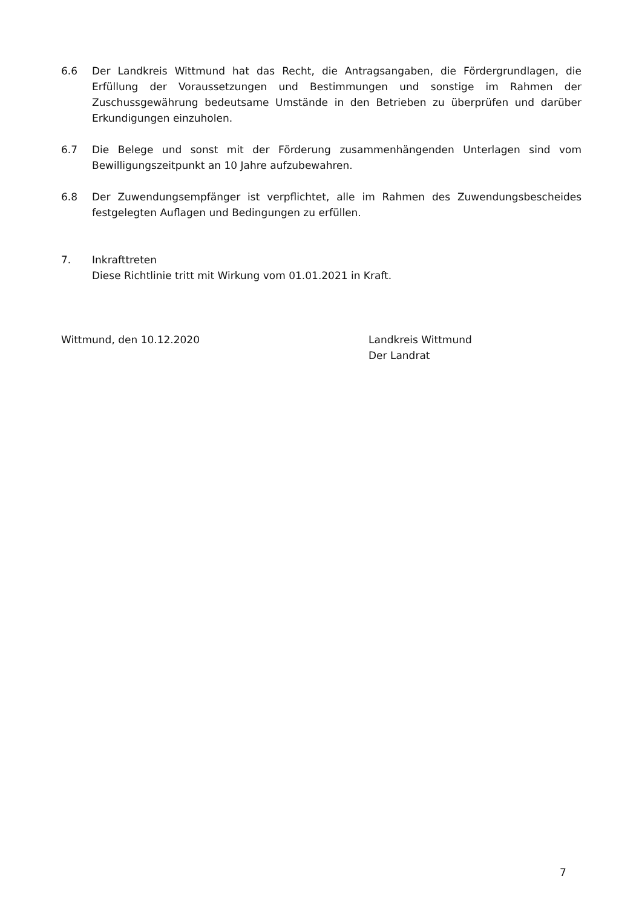6.6 Der Landkreis Wittmund hat das Recht, die Antragsangaben, die Fördergrundlagen, die Erfüllung der Voraussetzungen und Bestimmungen und sonstige im Rahmen der Zuschussgewährung bedeutsame Umstände in den Betrieben zu überprüfen und darüber Erkundigungen einzuholen.
6.7 Die Belege und sonst mit der Förderung zusammenhängenden Unterlagen sind vom Bewilligungszeitpunkt an 10 Jahre aufzubewahren.
6.8 Der Zuwendungsempfänger ist verpflichtet, alle im Rahmen des Zuwendungsbescheides festgelegten Auflagen und Bedingungen zu erfüllen.
7. Inkrafttreten
Diese Richtlinie tritt mit Wirkung vom 01.01.2021 in Kraft.
Wittmund, den 10.12.2020 Landkreis Wittmund
Der Landrat
7